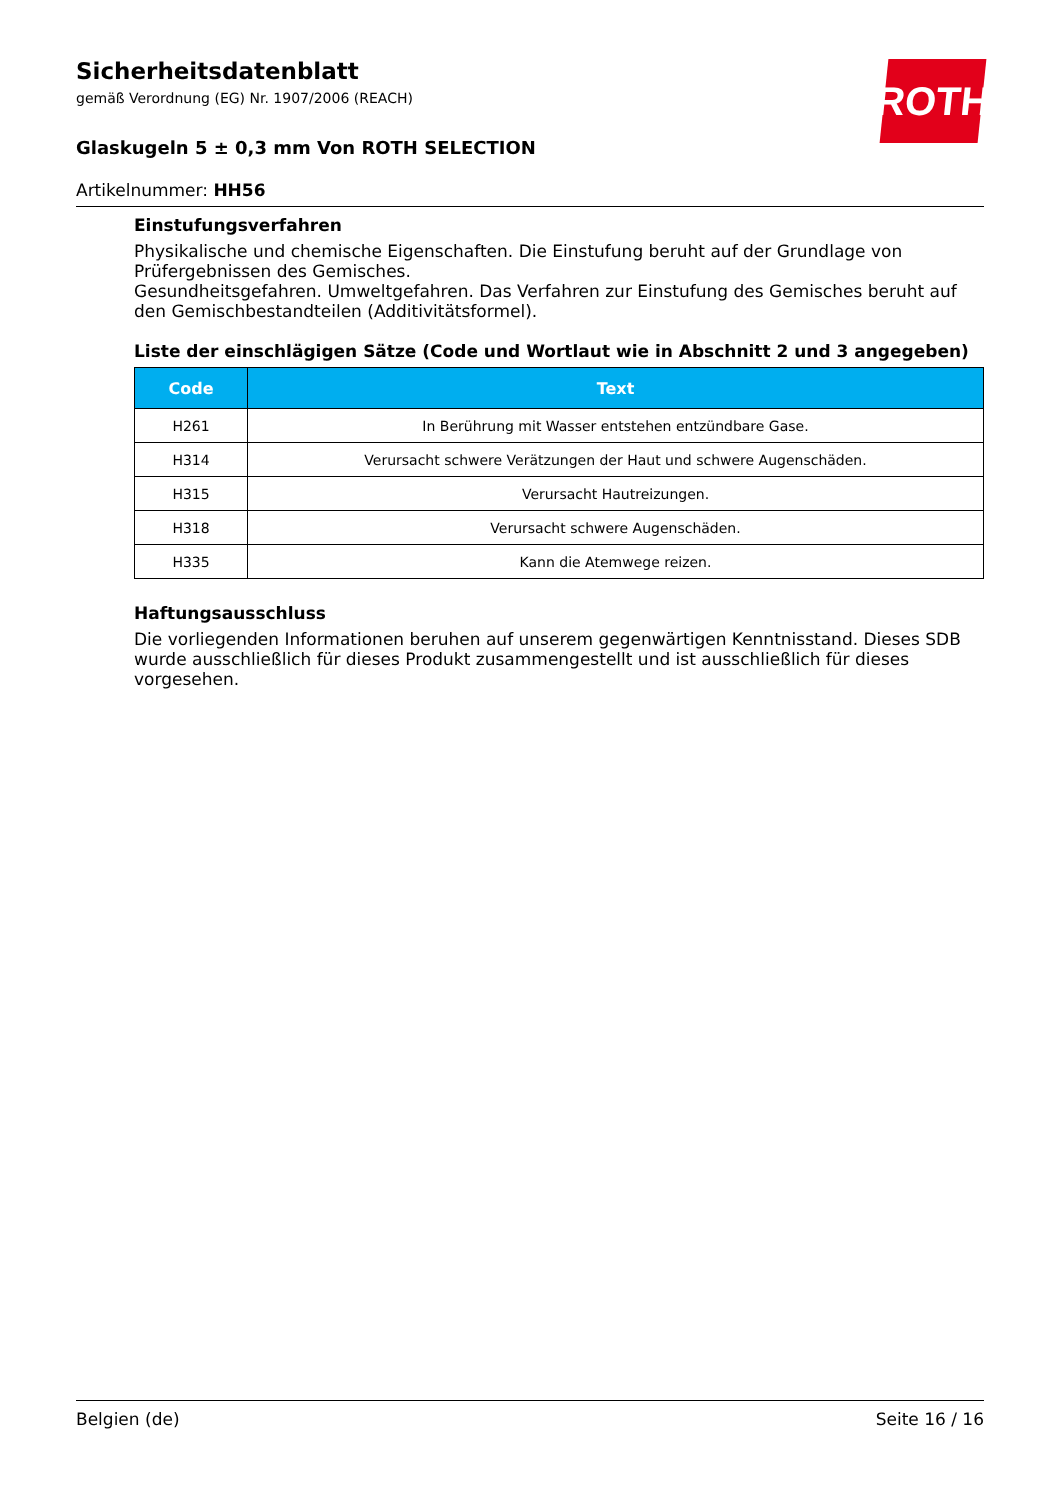ROTH
Sicherheitsdatenblatt
gemäß Verordnung (EG) Nr. 1907/2006 (REACH)
Glaskugeln 5 ± 0,3 mm Von ROTH SELECTION
Artikelnummer: HH56
Einstufungsverfahren
Physikalische und chemische Eigenschaften. Die Einstufung beruht auf der Grundlage von Prüfergebnissen des Gemisches.
Gesundheitsgefahren. Umweltgefahren. Das Verfahren zur Einstufung des Gemisches beruht auf den Gemischbestandteilen (Additivitätsformel).
Liste der einschlägigen Sätze (Code und Wortlaut wie in Abschnitt 2 und 3 angegeben)
| Code | Text |
| --- | --- |
| H261 | In Berührung mit Wasser entstehen entzündbare Gase. |
| H314 | Verursacht schwere Verätzungen der Haut und schwere Augenschäden. |
| H315 | Verursacht Hautreizungen. |
| H318 | Verursacht schwere Augenschäden. |
| H335 | Kann die Atemwege reizen. |
Haftungsausschluss
Die vorliegenden Informationen beruhen auf unserem gegenwärtigen Kenntnisstand. Dieses SDB wurde ausschließlich für dieses Produkt zusammengestellt und ist ausschließlich für dieses vorgesehen.
Belgien (de) Seite 16 / 16